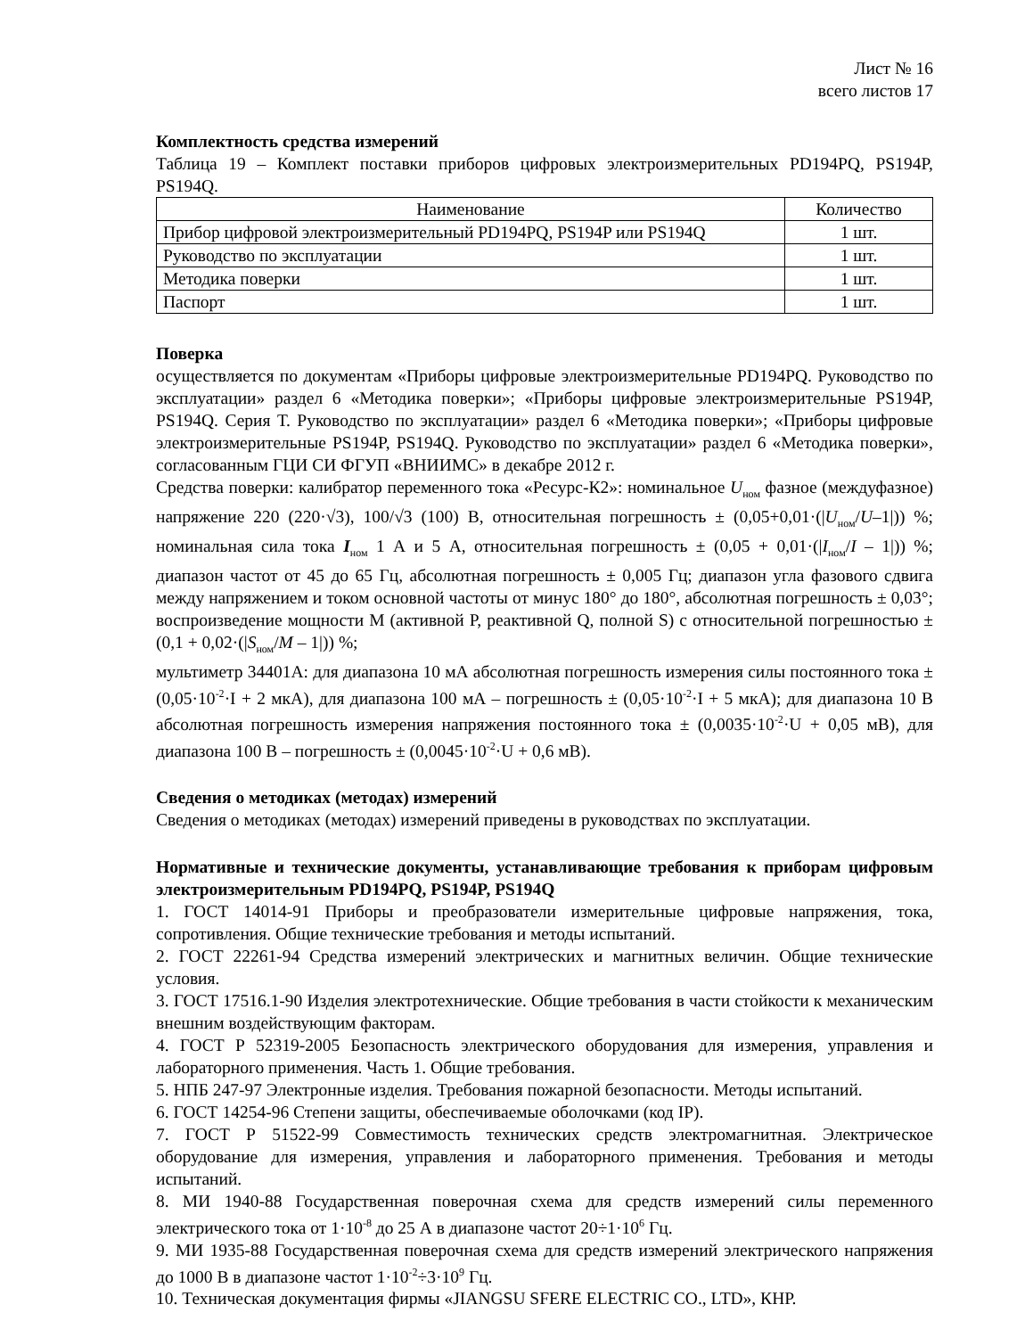Лист № 16
всего листов 17
Комплектность средства измерений
Таблица 19 – Комплект поставки приборов цифровых электроизмерительных PD194PQ, PS194P, PS194Q.
| Наименование | Количество |
| --- | --- |
| Прибор цифровой электроизмерительный PD194PQ, PS194P или PS194Q | 1 шт. |
| Руководство по эксплуатации | 1 шт. |
| Методика поверки | 1 шт. |
| Паспорт | 1 шт. |
Поверка
осуществляется по документам «Приборы цифровые электроизмерительные PD194PQ. Руководство по эксплуатации» раздел 6 «Методика поверки»; «Приборы цифровые электроизмерительные PS194P, PS194Q. Серия Т. Руководство по эксплуатации» раздел 6 «Методика поверки»; «Приборы цифровые электроизмерительные PS194P, PS194Q. Руководство по эксплуатации» раздел 6 «Методика поверки», согласованным ГЦИ СИ ФГУП «ВНИИМС» в декабре 2012 г.
Средства поверки: калибратор переменного тока «Ресурс-К2»: номинальное U<sub>ном</sub> фазное (междуфазное) напряжение 220 (220·√3), 100/√3 (100) В, относительная погрешность ± (0,05+0,01·(|U<sub>ном</sub>/U–1|)) %; номинальная сила тока I<sub>ном</sub> 1 А и 5 А, относительная погрешность ± (0,05 + 0,01·(|I<sub>ном</sub>/I – 1|)) %; диапазон частот от 45 до 65 Гц, абсолютная погрешность ± 0,005 Гц; диапазон угла фазового сдвига между напряжением и током основной частоты от минус 180° до 180°, абсолютная погрешность ± 0,03°; воспроизведение мощности М (активной Р, реактивной Q, полной S) с относительной погрешностью ± (0,1 + 0,02·(|S<sub>ном</sub>/M – 1|)) %;
мультиметр 34401А: для диапазона 10 мА абсолютная погрешность измерения силы постоянного тока ± (0,05·10<sup>-2</sup>·I + 2 мкА), для диапазона 100 мА – погрешность ± (0,05·10<sup>-2</sup>·I + 5 мкА); для диапазона 10 В абсолютная погрешность измерения напряжения постоянного тока ± (0,0035·10<sup>-2</sup>·U + 0,05 мВ), для диапазона 100 В – погрешность ± (0,0045·10<sup>-2</sup>·U + 0,6 мВ).
Сведения о методиках (методах) измерений
Сведения о методиках (методах) измерений приведены в руководствах по эксплуатации.
Нормативные и технические документы, устанавливающие требования к приборам цифровым электроизмерительным PD194PQ, PS194P, PS194Q
1. ГОСТ 14014-91 Приборы и преобразователи измерительные цифровые напряжения, тока, сопротивления. Общие технические требования и методы испытаний.
2. ГОСТ 22261-94 Средства измерений электрических и магнитных величин. Общие технические условия.
3. ГОСТ 17516.1-90 Изделия электротехнические. Общие требования в части стойкости к механическим внешним воздействующим факторам.
4. ГОСТ Р 52319-2005 Безопасность электрического оборудования для измерения, управления и лабораторного применения. Часть 1. Общие требования.
5. НПБ 247-97 Электронные изделия. Требования пожарной безопасности. Методы испытаний.
6. ГОСТ 14254-96 Степени защиты, обеспечиваемые оболочками (код IP).
7. ГОСТ Р 51522-99 Совместимость технических средств электромагнитная. Электрическое оборудование для измерения, управления и лабораторного применения. Требования и методы испытаний.
8. МИ 1940-88 Государственная поверочная схема для средств измерений силы переменного электрического тока от 1·10<sup>-8</sup> до 25 А в диапазоне частот 20÷1·10<sup>6</sup> Гц.
9. МИ 1935-88 Государственная поверочная схема для средств измерений электрического напряжения до 1000 В в диапазоне частот 1·10<sup>-2</sup>÷3·10<sup>9</sup> Гц.
10. Техническая документация фирмы «JIANGSU SFERE ELECTRIC CO., LTD», КНР.